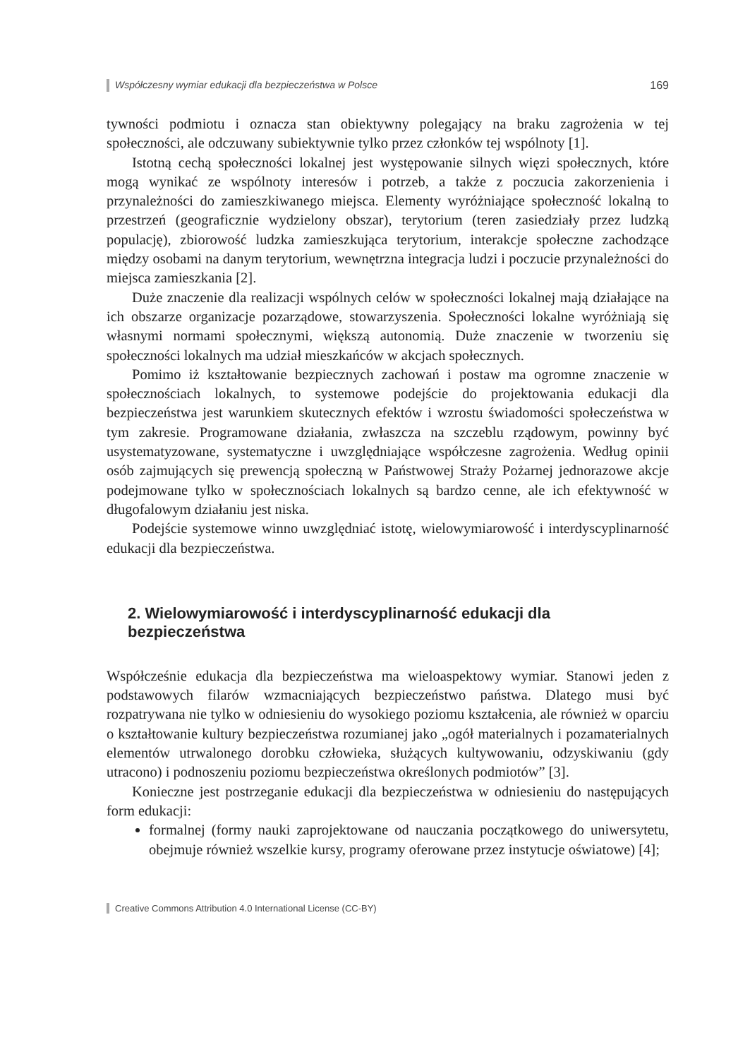Współczesny wymiar edukacji dla bezpieczeństwa w Polsce 169
tywności podmiotu i oznacza stan obiektywny polegający na braku zagrożenia w tej społeczności, ale odczuwany subiektywnie tylko przez członków tej wspólnoty [1].
Istotną cechą społeczności lokalnej jest występowanie silnych więzi społecznych, które mogą wynikać ze wspólnoty interesów i potrzeb, a także z poczucia zakorzenienia i przynależności do zamieszkiwanego miejsca. Elementy wyróżniające społeczność lokalną to przestrzeń (geograficznie wydzielony obszar), terytorium (teren zasiedziały przez ludzką populację), zbiorowość ludzka zamieszkująca terytorium, interakcje społeczne zachodzące między osobami na danym terytorium, wewnętrzna integracja ludzi i poczucie przynależności do miejsca zamieszkania [2].
Duże znaczenie dla realizacji wspólnych celów w społeczności lokalnej mają działające na ich obszarze organizacje pozarządowe, stowarzyszenia. Społeczności lokalne wyróżniają się własnymi normami społecznymi, większą autonomią. Duże znaczenie w tworzeniu się społeczności lokalnych ma udział mieszkańców w akcjach społecznych.
Pomimo iż kształtowanie bezpiecznych zachowań i postaw ma ogromne znaczenie w społecznościach lokalnych, to systemowe podejście do projektowania edukacji dla bezpieczeństwa jest warunkiem skutecznych efektów i wzrostu świadomości społeczeństwa w tym zakresie. Programowane działania, zwłaszcza na szczeblu rządowym, powinny być usystematyzowane, systematyczne i uwzględniające współczesne zagrożenia. Według opinii osób zajmujących się prewencją społeczną w Państwowej Straży Pożarnej jednorazowe akcje podejmowane tylko w społecznościach lokalnych są bardzo cenne, ale ich efektywność w długofalowym działaniu jest niska.
Podejście systemowe winno uwzględniać istotę, wielowymiarowość i interdyscyplinarność edukacji dla bezpieczeństwa.
2. Wielowymiarowość i interdyscyplinarność edukacji dla bezpieczeństwa
Współcześnie edukacja dla bezpieczeństwa ma wieloaspektowy wymiar. Stanowi jeden z podstawowych filarów wzmacniających bezpieczeństwo państwa. Dlatego musi być rozpatrywana nie tylko w odniesieniu do wysokiego poziomu kształcenia, ale również w oparciu o kształtowanie kultury bezpieczeństwa rozumianej jako „ogół materialnych i pozamaterialnych elementów utrwalonego dorobku człowieka, służących kultywowaniu, odzyskiwaniu (gdy utracono) i podnoszeniu poziomu bezpieczeństwa określonych podmiotów” [3].
Konieczne jest postrzeganie edukacji dla bezpieczeństwa w odniesieniu do następujących form edukacji:
formalnej (formy nauki zaprojektowane od nauczania początkowego do uniwersytetu, obejmuje również wszelkie kursy, programy oferowane przez instytucje oświatowe) [4];
Creative Commons Attribution 4.0 International License (CC-BY)